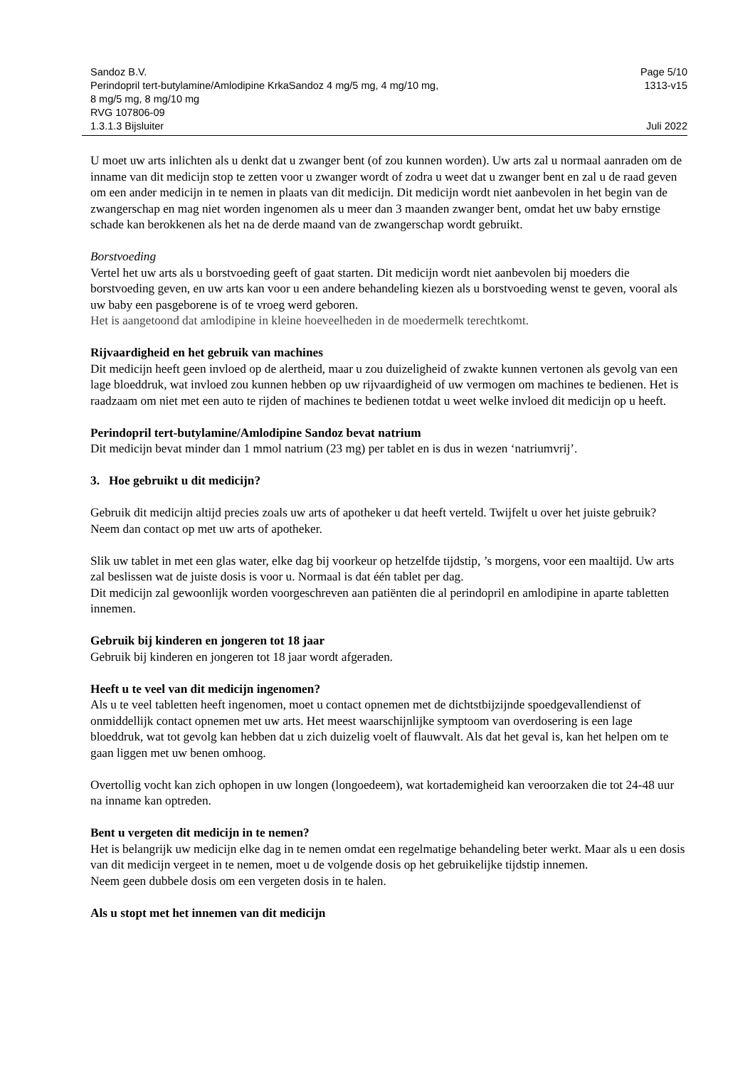Sandoz B.V. Page 5/10
Perindopril tert-butylamine/Amlodipine KrkaSandoz 4 mg/5 mg, 4 mg/10 mg,
8 mg/5 mg, 8 mg/10 mg
RVG 107806-09 1313-v15
1.3.1.3 Bijsluiter Juli 2022
U moet uw arts inlichten als u denkt dat u zwanger bent (of zou kunnen worden). Uw arts zal u normaal aanraden om de inname van dit medicijn stop te zetten voor u zwanger wordt of zodra u weet dat u zwanger bent en zal u de raad geven om een ander medicijn in te nemen in plaats van dit medicijn. Dit medicijn wordt niet aanbevolen in het begin van de zwangerschap en mag niet worden ingenomen als u meer dan 3 maanden zwanger bent, omdat het uw baby ernstige schade kan berokkenen als het na de derde maand van de zwangerschap wordt gebruikt.
Borstvoeding
Vertel het uw arts als u borstvoeding geeft of gaat starten. Dit medicijn wordt niet aanbevolen bij moeders die borstvoeding geven, en uw arts kan voor u een andere behandeling kiezen als u borstvoeding wenst te geven, vooral als uw baby een pasgeborene is of te vroeg werd geboren.
Het is aangetoond dat amlodipine in kleine hoeveelheden in de moedermelk terechtkomt.
Rijvaardigheid en het gebruik van machines
Dit medicijn heeft geen invloed op de alertheid, maar u zou duizeligheid of zwakte kunnen vertonen als gevolg van een lage bloeddruk, wat invloed zou kunnen hebben op uw rijvaardigheid of uw vermogen om machines te bedienen. Het is raadzaam om niet met een auto te rijden of machines te bedienen totdat u weet welke invloed dit medicijn op u heeft.
Perindopril tert-butylamine/Amlodipine Sandoz bevat natrium
Dit medicijn bevat minder dan 1 mmol natrium (23 mg) per tablet en is dus in wezen ‘natriumvrij’.
3. Hoe gebruikt u dit medicijn?
Gebruik dit medicijn altijd precies zoals uw arts of apotheker u dat heeft verteld. Twijfelt u over het juiste gebruik? Neem dan contact op met uw arts of apotheker.
Slik uw tablet in met een glas water, elke dag bij voorkeur op hetzelfde tijdstip, ’s morgens, voor een maaltijd. Uw arts zal beslissen wat de juiste dosis is voor u. Normaal is dat één tablet per dag.
Dit medicijn zal gewoonlijk worden voorgeschreven aan patiënten die al perindopril en amlodipine in aparte tabletten innemen.
Gebruik bij kinderen en jongeren tot 18 jaar
Gebruik bij kinderen en jongeren tot 18 jaar wordt afgeraden.
Heeft u te veel van dit medicijn ingenomen?
Als u te veel tabletten heeft ingenomen, moet u contact opnemen met de dichtstbijzijnde spoedgevallendienst of onmiddellijk contact opnemen met uw arts. Het meest waarschijnlijke symptoom van overdosering is een lage bloeddruk, wat tot gevolg kan hebben dat u zich duizelig voelt of flauwvalt. Als dat het geval is, kan het helpen om te gaan liggen met uw benen omhoog.
Overtollig vocht kan zich ophopen in uw longen (longoedeem), wat kortademigheid kan veroorzaken die tot 24-48 uur na inname kan optreden.
Bent u vergeten dit medicijn in te nemen?
Het is belangrijk uw medicijn elke dag in te nemen omdat een regelmatige behandeling beter werkt. Maar als u een dosis van dit medicijn vergeet in te nemen, moet u de volgende dosis op het gebruikelijke tijdstip innemen.
Neem geen dubbele dosis om een vergeten dosis in te halen.
Als u stopt met het innemen van dit medicijn